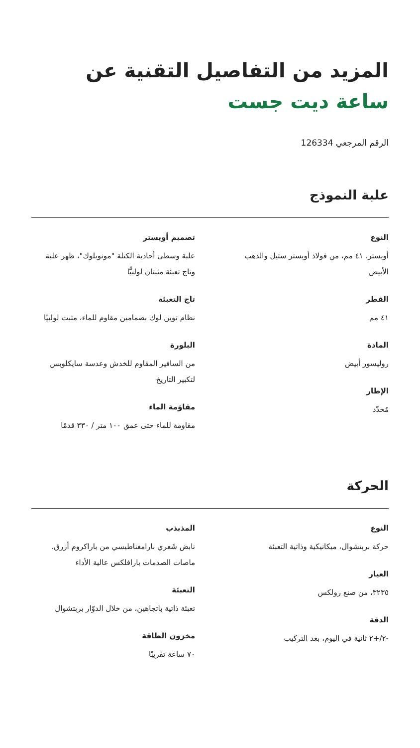المزيد من التفاصيل التقنية عن
ساعة ديت جست
الرقم المرجعي 126334
علبة النموذج
النوع
أويستر، ٤١ مم، من فولاذ أويستر ستيل والذهب الأبيض
القطر
٤١ مم
المادة
روليسور أبيض
الإطار
مُخدّد
تصميم أويستر
علبة وسطى أحادية الكتلة "مونوبلوك"، ظهر علبة وتاج تعبئة مثبتان لولبيًّا
تاج التعبئة
نظام توين لوك بصمامين مقاوم للماء، مثبت لولبيًا
البلورة
من السافير المقاوم للخدش وعدسة سايكلوبس لتكبير التاريخ
مقاوَمة الماء
مقاومة للماء حتى عمق ١٠٠ متر / ٣٣٠ قدمًا
الحركة
النوع
حركة بربتشوال، ميكانيكية وذاتية التعبئة
العيار
٣٢٣٥، من صنع رولكس
الدقة
-٢/+٢ ثانية في اليوم، بعد التركيب
المذبذب
نابض شَعري بارامغناطيسي من باراكروم أزرق. ماصات الصدمات بارافلكس عالية الأداء
التعبئة
تعبئة ذاتية باتجاهين، من خلال الدوّار بربتشوال
مخزون الطاقة
٧٠ ساعة تقريبًا